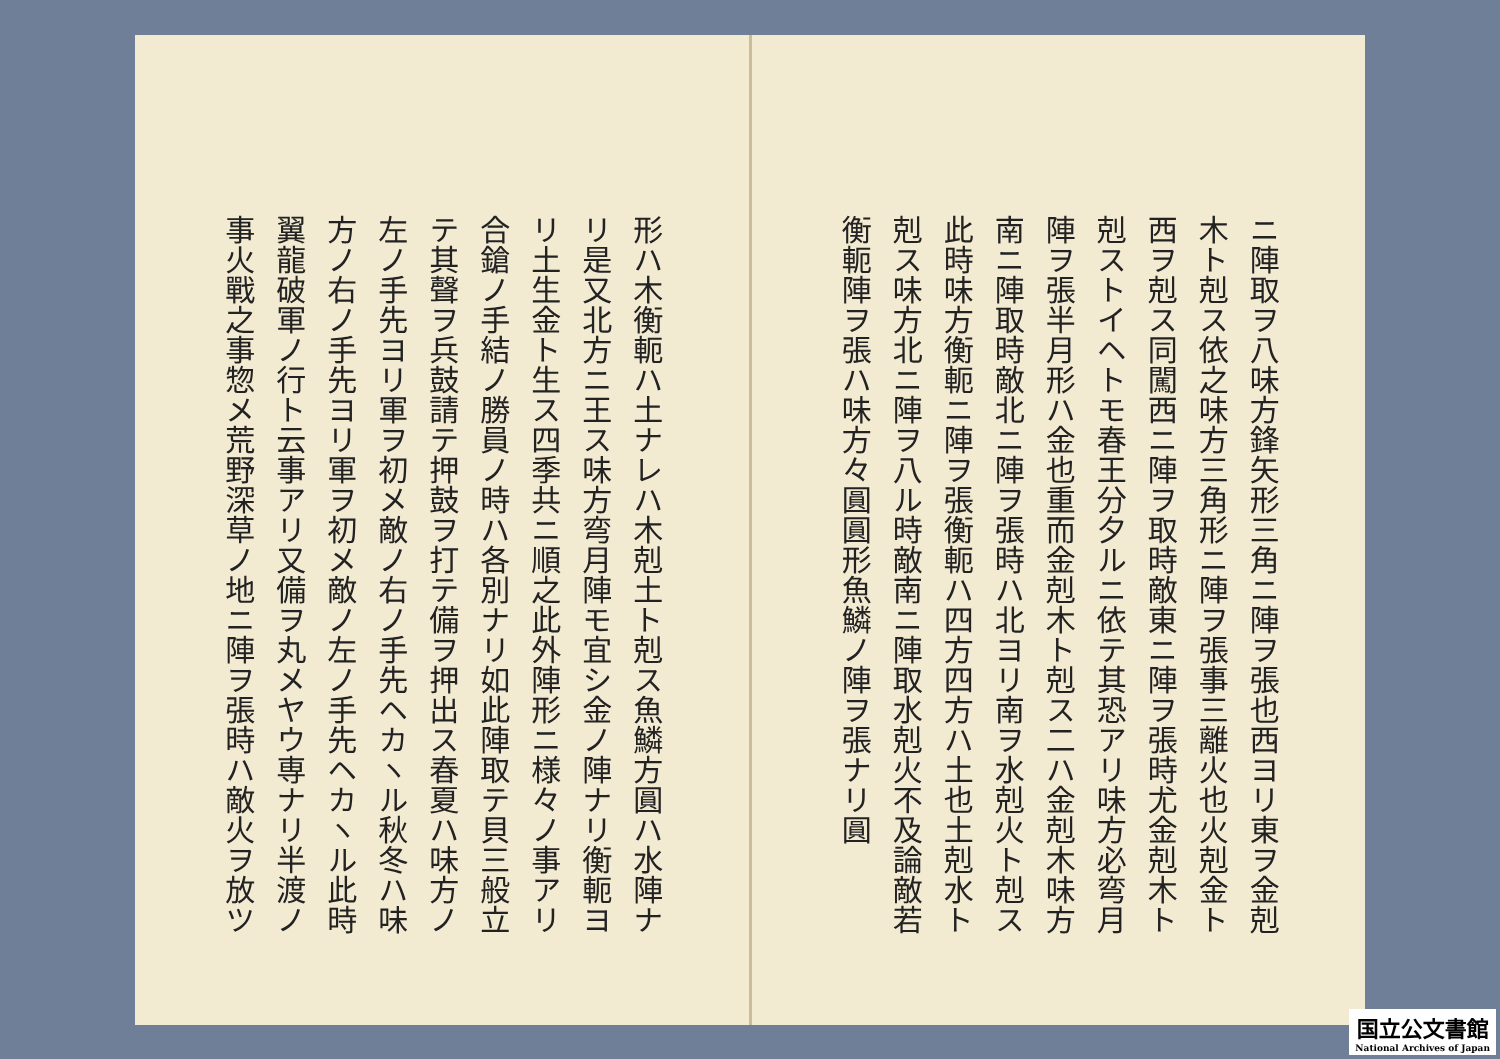ニ陣取ヲ八味方鋒矢形三角ニ陣ヲ張也西ヨリ東ヲ金剋木ト剋ス依之味方三角形ニ陣ヲ張事三離火也火剋金ト西ヲ剋ス同闖西ニ陣ヲ取時敵東ニ陣ヲ張時尤金剋木ト剋ストイヘトモ春王分夕ルニ依テ其恐アリ味方必弯月陣ヲ張半月形ハ金也重而金剋木ト剋ス二ハ金剋木味方南ニ陣取時敵北ニ陣ヲ張時ハ北ヨリ南ヲ水剋火ト剋ス此時味方衡軛ニ陣ヲ張衡軛ハ四方四方ハ土也土剋水ト剋ス味方北ニ陣ヲ八ル時敵南ニ陣取水剋火不及論敵若衡軛陣ヲ張ハ味方々圓圓形魚鱗ノ陣ヲ張ナリ圓
形ハ木衡軛ハ土ナレハ木剋土ト剋ス魚鱗方圓ハ水陣ナリ是又北方ニ王ス味方弯月陣モ宜シ金ノ陣ナリ衡軛ヨリ土生金ト生ス四季共ニ順之此外陣形ニ様々ノ事アリ合鎗ノ手結ノ勝員ノ時ハ各別ナリ如此陣取テ貝三般立テ其聲ヲ兵鼓請テ押鼓ヲ打テ備ヲ押出ス春夏ハ味方ノ左ノ手先ヨリ軍ヲ初メ敵ノ右ノ手先ヘカヽル秋冬ハ味方ノ右ノ手先ヨリ軍ヲ初メ敵ノ左ノ手先ヘカヽル此時翼龍破軍ノ行ト云事アリ又備ヲ丸メヤウ専ナリ半渡ノ事火戰之事惣メ荒野深草ノ地ニ陣ヲ張時ハ敵火ヲ放ツ
国立公文書館
National Archives of Japan